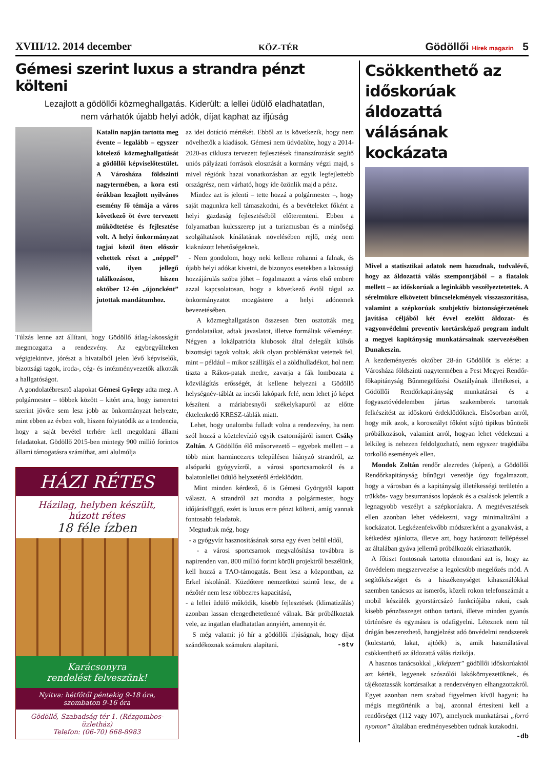XVIII/12. 2014 december KÖZ-TÉR Gödöllői Hírek magazin 5
Gémesi szerint luxus a strandra pénzt költeni
Lezajlott a gödöllői közmeghallgatás. Kiderült: a lellei üdülő eladhatatlan,
nem várhatók újabb helyi adók, díjat kaphat az ifjúság
Katalin napján tartotta meg évente – legalább – egyszer kötelező közmeghallgatását a gödöllői képviselőtestület. A Városháza földszinti nagytermében, a kora esti órákban lezajlott nyilvános esemény fő témája a város következő öt évre tervezett működtetése és fejlesztése volt. A helyi önkormányzat tagjai közül öten először vehettek részt a „néppel” való, ilyen jellegű találkozáson, hiszen október 12-én „újoncként” jutottak mandátumhoz.
Túlzás lenne azt állítani, hogy Gödöllő átlag-lakosságát megmozgatta a rendezvény. Az egybegyűlteken végigtekintve, jórészt a hivatalból jelen lévő képviselők, bizottsági tagok, iroda-, cég- és intézményvezetők alkották a hallgatóságot.
A gondolatébresztő alapokat Gémesi György adta meg. A polgármester – többek között – kitért arra, hogy ismeretei szerint jövőre sem lesz jobb az önkormányzat helyezte, mint ebben az évben volt, hiszen folytatódik az a tendencia, hogy a saját bevétel terhére kell megoldani állami feladatokat. Gödöllő 2015-ben mintegy 900 millió forintos állami támogatásra számíthat, ami alulmúlja
HÁZI RÉTES
Házilag, helyben készült,
húzott rétes
18 féle ízben
Karácsonyra
rendelést felveszünk!
Nyitva: hétfőtől péntekig 9-18 óra,
szombaton 9-16 óra
Gödöllő, Szabadság tér 1. (Rézgombos-üzletház)
Telefon: (06-70) 668-8983
az idei dotáció mértékét. Ebből az is következik, hogy nem növelhetők a kiadások. Gémesi nem üdvözölte, hogy a 2014-2020-as ciklusra tervezett fejlesztések finanszírozását segítő uniós pályázati források elosztását a kormány végzi majd, s mivel régiónk hazai vonatkozásban az egyik legfejlettebb országrész, nem várható, hogy ide özönlik majd a pénz.
Mindez azt is jelenti – tette hozzá a polgármester –, hogy saját magunkra kell támaszkodni, és a bevételeket főként a helyi gazdaság fejlesztéséből előteremteni. Ebben a folyamatban kulcsszerep jut a turizmusban és a minőségi szolgáltatások kínálatának növelésében rejlő, még nem kiaknázott lehetőségeknek.
- Nem gondolom, hogy neki kellene rohanni a falnak, és újabb helyi adókat kivetni, de bizonyos esetekben a lakossági hozzájárulás szóba jöhet – fogalmazott a város első embere azzal kapcsolatosan, hogy a következő évtől tágul az önkormányzatot mozgástere a helyi adónemek bevezetésében.
A közmeghallgatáson összesen öten osztották meg gondolataikat, adtak javaslatot, illetve formáltak véleményt. Négyen a lokálpatrióta klubosok által delegált külsős bizottsági tagok voltak, akik olyan problémákat vetettek fel, mint – például – mikor szállítják el a zöldhulladékot, hol nem tiszta a Rákos-patak medre, zavarja a fák lombozata a közvilágítás erősségét, át kellene helyezni a Gödöllő helységnév-táblát az incsői lakópark felé, nem lehet jó képet készíteni a máriabesnyői székelykapuról az előtte éktelenkedő KRESZ-táblák miatt.
Lehet, hogy unalomba fulladt volna a rendezvény, ha nem szól hozzá a köztelevízió egyik csatornájáról ismert Csáky Zoltán. A Gödöllőn élő műsorvezető – egyebek mellett – a több mint harmincezres településen hiányzó strandról, az alsóparki gyógyvízről, a városi sportcsarnokról és a balatonlellei üdülő helyzetéről érdeklődött.
Mint minden kérdező, ő is Gémesi Györgytől kapott választ. A strandról azt mondta a polgármester, hogy időjárásfüggő, ezért is luxus erre pénzt költeni, amíg vannak fontosabb feladatok.
Megtudtuk még, hogy
- a gyógyvíz hasznosításának sorsa egy éven belül eldől,
- a városi sportcsarnok megvalósítása továbbra is napirenden van. 800 millió forint körüli projektről beszélünk, kell hozzá a TAO-támogatás. Bent lesz a központban, az Erkel iskolánál. Küzdőtere nemzetközi szintű lesz, de a nézőtér nem lesz többezres kapacitású,
- a lellei üdülő működik, kisebb fejlesztések (klimatizálás) azonban lassan elengedhetetlenné válnak. Bár próbálkoztak vele, az ingatlan eladhatatlan annyiért, amennyit ér.
S még valami: jó hír a gödöllői ifjúságnak, hogy díjat szándékoznak számukra alapítani. -stv
Csökkenthető az időskorúak áldozattá válásának kockázata
Mivel a statisztikai adatok nem hazudnak, tudvalévő, hogy az áldozattá válás szempontjából – a fiatalok mellett – az időskorúak a leginkább veszélyeztetettek. A sérelmükre elkövetett bűncselekmények visszaszorítása, valamint a szépkorúak szubjektív biztonságérzetének javítása céljából két évvel ezelőtt áldozat- és vagyonvédelmi preventív kortársképző program indult a megyei kapitányság munkatársainak szervezésében Dunakeszin.
A kezdeményezés október 28-án Gödöllőt is elérte: a Városháza földszinti nagytermében a Pest Megyei Rendőr-főkapitányság Bűnmegelőzési Osztályának illetékesei, a Gödöllői Rendőrkapitányság munkatársai és a fogyasztóvédelemben jártas szakemberek tartottak felkészítést az időskorú érdeklődőknek. Elsősorban arról, hogy mik azok, a korosztályt főként sújtó tipikus bűnözői próbálkozások, valamint arról, hogyan lehet védekezni a lelkileg is nehezen feldolgozható, nem egyszer tragédiába torkolló események ellen.
Mondok Zoltán rendőr alezredes (képen), a Gödöllői Rendőrkapitányság bűnügyi vezetője úgy fogalmazott, hogy a városban és a kapitányság illetékességi területén a trükkös- vagy besurranásos lopások és a csalások jelentik a legnagyobb veszélyt a szépkorúakra. A megtévesztések ellen azonban lehet védekezni, vagy minimalizálni a kockázatot. Legkézenfekvőbb módszerként a gyanakvást, a kétkedést ajánlotta, illetve azt, hogy határozott fellépéssel az általában gyáva jellemű próbálkozók elriaszthatók.
A főtiszt fontosnak tartotta elmondani azt is, hogy az önvédelem megszervezése a legolcsóbb megelőzés mód. A segítőkészséget és a hiszékenységet kihasználókkal szemben tanácsos az ismerős, közeli rokon telefonszámát a mobil készülék gyorstárcsázó funkciójába rakni, csak kisebb pénzösszeget otthon tartani, illetve minden gyanús történésre és egymásra is odafigyelni. Léteznek nem túl drágán beszerezhető, hangjelzést adó önvédelmi rendszerek (kulcstartó, lakat, ajtóék) is, amik használatával csökkenthető az áldozattá válás rizikója.
A hasznos tanácsokkal „kiképzett” gödöllői időskorúaktól azt kérték, legyenek szószólói lakókörnyezetüknek, és tájékoztassák kortársaikat a rendezvényen elhangzottakról. Egyet azonban nem szabad figyelmen kívül hagyni: ha mégis megtörténik a baj, azonnal értesíteni kell a rendőrséget (112 vagy 107), amelynek munkatársai „forró nyomon” általában eredményesebben tudnak kutakodni. -db